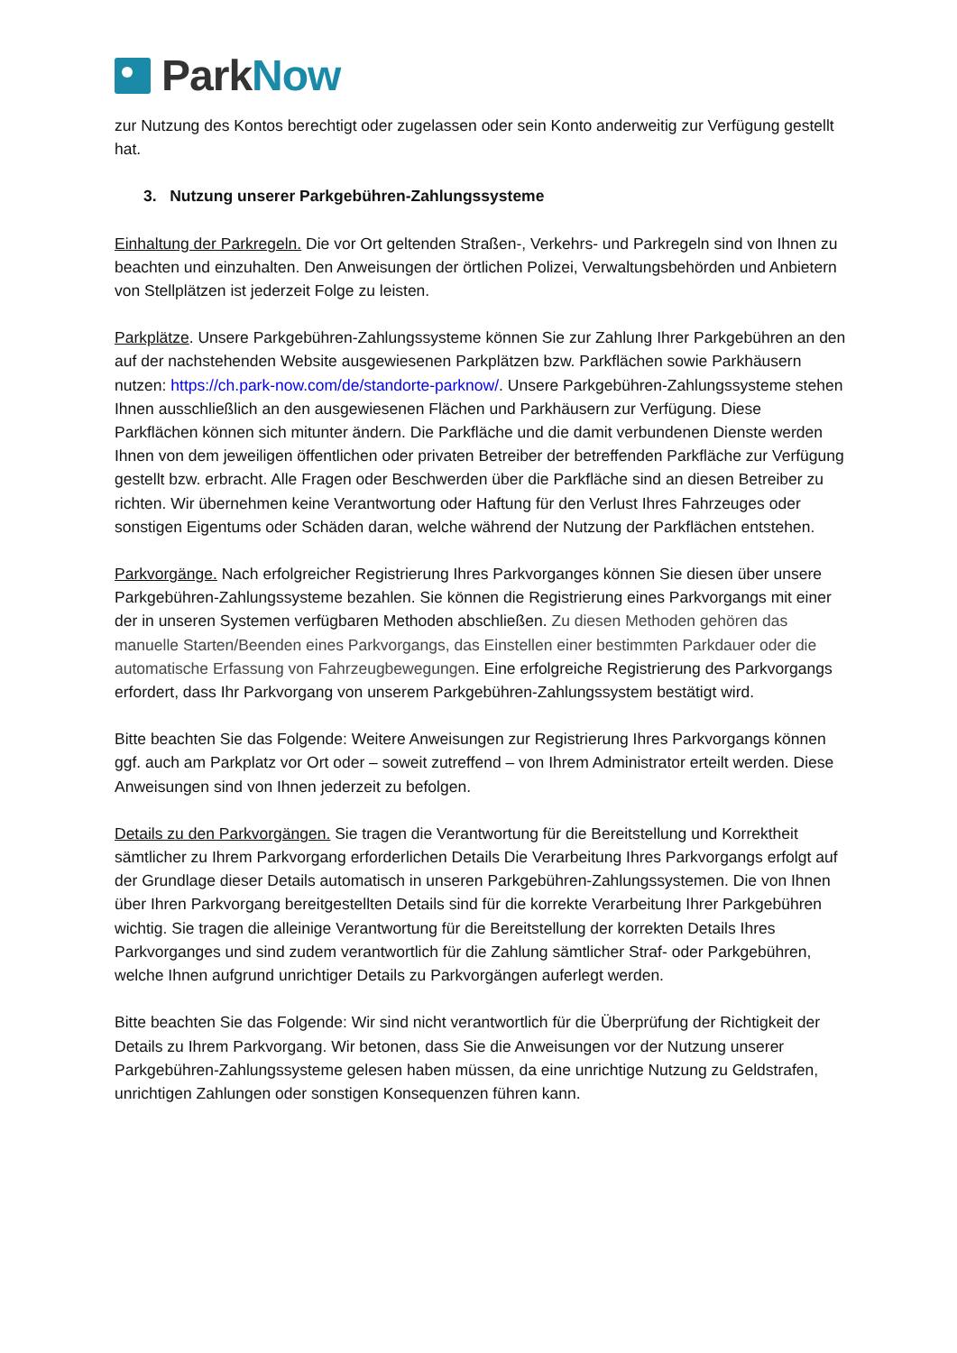Park Now
zur Nutzung des Kontos berechtigt oder zugelassen oder sein Konto anderweitig zur Verfügung gestellt hat.
3. Nutzung unserer Parkgebühren-Zahlungssysteme
Einhaltung der Parkregeln. Die vor Ort geltenden Straßen-, Verkehrs- und Parkregeln sind von Ihnen zu beachten und einzuhalten. Den Anweisungen der örtlichen Polizei, Verwaltungsbehörden und Anbietern von Stellplätzen ist jederzeit Folge zu leisten.
Parkplätze. Unsere Parkgebühren-Zahlungssysteme können Sie zur Zahlung Ihrer Parkgebühren an den auf der nachstehenden Website ausgewiesenen Parkplätzen bzw. Parkflächen sowie Parkhäusern nutzen: https://ch.park-now.com/de/standorte-parknow/. Unsere Parkgebühren-Zahlungssysteme stehen Ihnen ausschließlich an den ausgewiesenen Flächen und Parkhäusern zur Verfügung. Diese Parkflächen können sich mitunter ändern. Die Parkfläche und die damit verbundenen Dienste werden Ihnen von dem jeweiligen öffentlichen oder privaten Betreiber der betreffenden Parkfläche zur Verfügung gestellt bzw. erbracht. Alle Fragen oder Beschwerden über die Parkfläche sind an diesen Betreiber zu richten. Wir übernehmen keine Verantwortung oder Haftung für den Verlust Ihres Fahrzeuges oder sonstigen Eigentums oder Schäden daran, welche während der Nutzung der Parkflächen entstehen.
Parkvorgänge. Nach erfolgreicher Registrierung Ihres Parkvorganges können Sie diesen über unsere Parkgebühren-Zahlungssysteme bezahlen. Sie können die Registrierung eines Parkvorgangs mit einer der in unseren Systemen verfügbaren Methoden abschließen. Zu diesen Methoden gehören das manuelle Starten/Beenden eines Parkvorgangs, das Einstellen einer bestimmten Parkdauer oder die automatische Erfassung von Fahrzeugbewegungen. Eine erfolgreiche Registrierung des Parkvorgangs erfordert, dass Ihr Parkvorgang von unserem Parkgebühren-Zahlungssystem bestätigt wird.
Bitte beachten Sie das Folgende: Weitere Anweisungen zur Registrierung Ihres Parkvorgangs können ggf. auch am Parkplatz vor Ort oder – soweit zutreffend – von Ihrem Administrator erteilt werden. Diese Anweisungen sind von Ihnen jederzeit zu befolgen.
Details zu den Parkvorgängen. Sie tragen die Verantwortung für die Bereitstellung und Korrektheit sämtlicher zu Ihrem Parkvorgang erforderlichen Details Die Verarbeitung Ihres Parkvorgangs erfolgt auf der Grundlage dieser Details automatisch in unseren Parkgebühren-Zahlungssystemen. Die von Ihnen über Ihren Parkvorgang bereitgestellten Details sind für die korrekte Verarbeitung Ihrer Parkgebühren wichtig. Sie tragen die alleinige Verantwortung für die Bereitstellung der korrekten Details Ihres Parkvorganges und sind zudem verantwortlich für die Zahlung sämtlicher Straf- oder Parkgebühren, welche Ihnen aufgrund unrichtiger Details zu Parkvorgängen auferlegt werden.
Bitte beachten Sie das Folgende: Wir sind nicht verantwortlich für die Überprüfung der Richtigkeit der Details zu Ihrem Parkvorgang. Wir betonen, dass Sie die Anweisungen vor der Nutzung unserer Parkgebühren-Zahlungssysteme gelesen haben müssen, da eine unrichtige Nutzung zu Geldstrafen, unrichtigen Zahlungen oder sonstigen Konsequenzen führen kann.